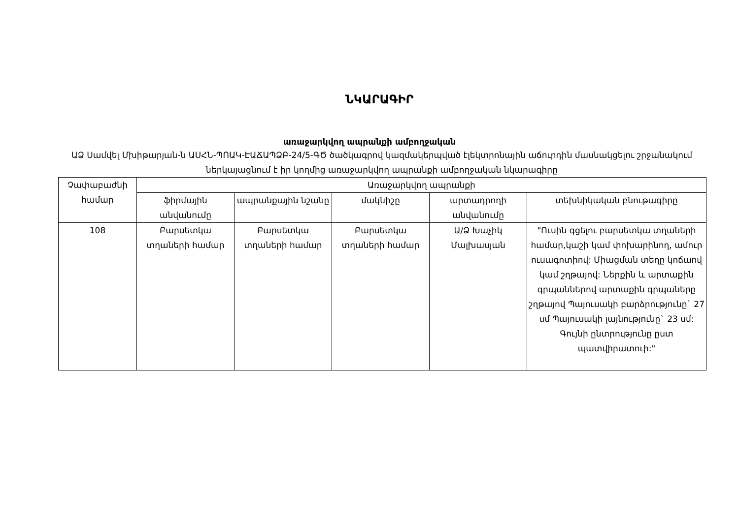ՆԿԱՐԱԳԻՐ
առաջարկվող ապրանքի ամբողջական
ԱՁ Սամվել Մխիթարյան-ն ԱՍՀՆ-ՊՈԱԿ-ԷԱՃԱՊՁԲ-24/5-ԳԾ ծածկագրով կազմակերպված էլեկտրոնային աճուրդին մասնակցելու շրջանակում ներկայացնում է իր կողմից առաջարկվող ապրանքի ամբողջական նկարագիրը
| Չափաբաժնի համար | Առաջարկվող ապրանքի | | | | |
| --- | --- | --- | --- | --- | --- |
| | ֆիրմային անվանումը | ապրանքային նշանը | մակնիշը | արտադրողի անվանումը | տեխնիկական բնութագիրը |
| 108 | Բարսետկա տղաների համար | Բարսետկա տղաների համար | Բարսետկա տղաների համար | Ա/Ձ Խաչիկ Մալխասյան | "Ուսին գցելու բարսետկա տղաների համար,կաշի կամ փոխարինող, ամուր ուսագոտիով: Միացման տեղը կոճաով կամ շղթայով: Ներքին և արտաքին գրպաններով արտաքին գրպաները շղթայով Պայուսակի բարձրությունը` 27 սմ Պայուսակի լայնությունը` 23 սմ: Գույնի ընտրությունը ըստ պատվիրատուի:" |